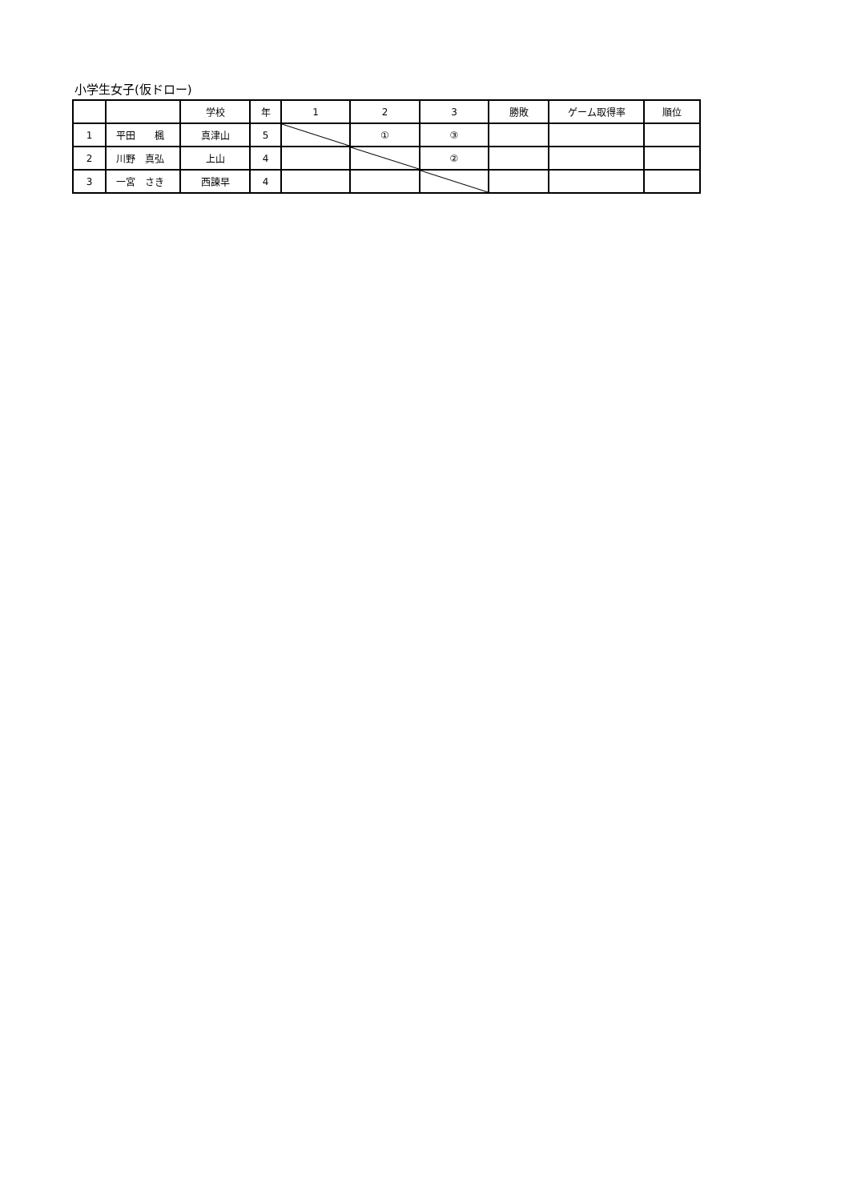小学生女子(仮ドロー)
| | | 学校 | 年 | 1 | 2 | 3 | 勝敗 | ゲーム取得率 | 順位 |
| 1 | 平田 楓 | 真津山 | 5 | | ① | ③ | | | |
| 2 | 川野 真弘 | 上山 | 4 | | | ② | | | |
| 3 | 一宮 さき | 西諫早 | 4 | | | | | | |